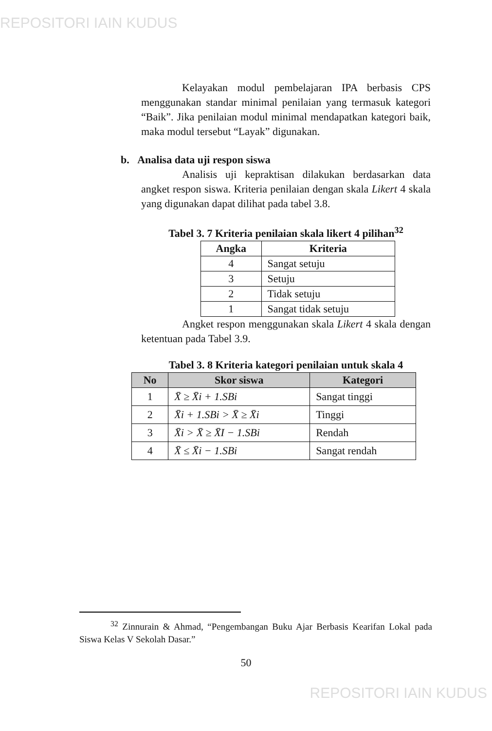REPOSITORI IAIN KUDUS
Kelayakan modul pembelajaran IPA berbasis CPS menggunakan standar minimal penilaian yang termasuk kategori “Baik”. Jika penilaian modul minimal mendapatkan kategori baik, maka modul tersebut “Layak” digunakan.
b. Analisa data uji respon siswa
Analisis uji kepraktisan dilakukan berdasarkan data angket respon siswa. Kriteria penilaian dengan skala Likert 4 skala yang digunakan dapat dilihat pada tabel 3.8.
Tabel 3. 7 Kriteria penilaian skala likert 4 pilihan<sup>32</sup>
| Angka | Kriteria |
| --- | --- |
| 4 | Sangat setuju |
| 3 | Setuju |
| 2 | Tidak setuju |
| 1 | Sangat tidak setuju |
Angket respon menggunakan skala Likert 4 skala dengan ketentuan pada Tabel 3.9.
Tabel 3. 8 Kriteria kategori penilaian untuk skala 4
| No | Skor siswa | Kategori |
| --- | --- | --- |
| 1 | X̄ ≥ X̄i + 1.SBi | Sangat tinggi |
| 2 | X̄i + 1.SBi > X̄ ≥ X̄i | Tinggi |
| 3 | X̄i > X̄ ≥ X̄I − 1.SBi | Rendah |
| 4 | X̄ ≤ X̄i − 1.SBi | Sangat rendah |
<sup>32</sup> Zinnurain & Ahmad, “Pengembangan Buku Ajar Berbasis Kearifan Lokal pada Siswa Kelas V Sekolah Dasar.”
50
REPOSITORI IAIN KUDUS